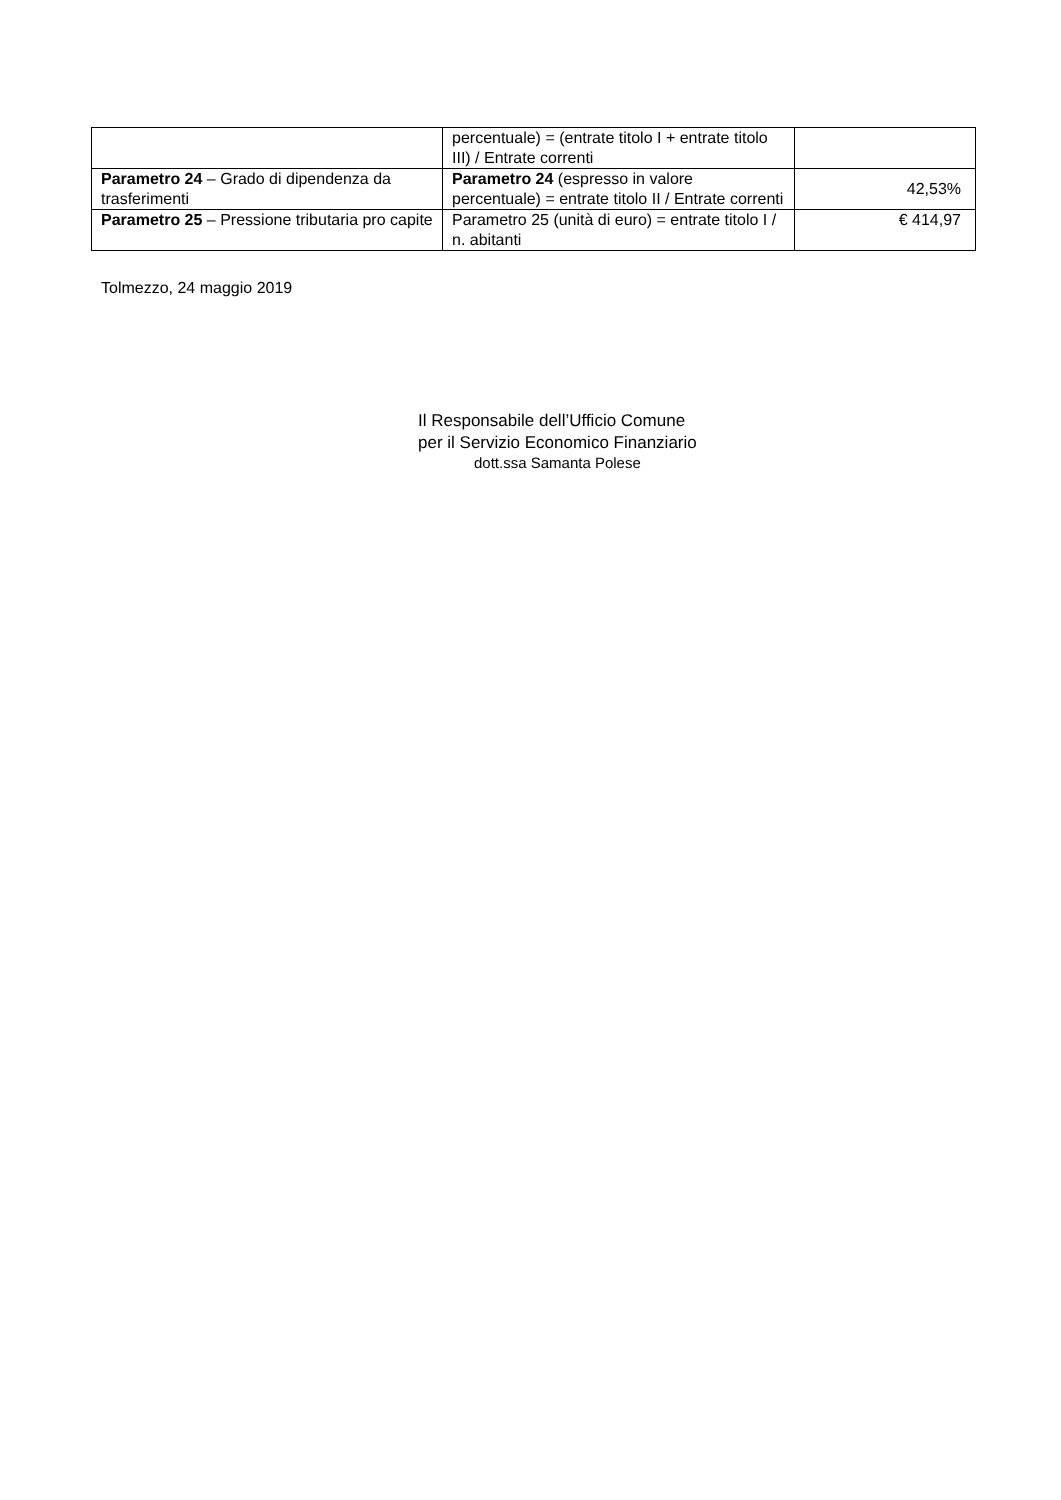| | percentuale) = (entrate titolo I + entrate titolo III) / Entrate correnti | |
| Parametro 24 – Grado di dipendenza da trasferimenti | Parametro 24 (espresso in valore percentuale) = entrate titolo II / Entrate correnti | 42,53% |
| Parametro 25 – Pressione tributaria pro capite | Parametro 25 (unità di euro) = entrate titolo I / n. abitanti | € 414,97 |
Tolmezzo, 24 maggio 2019
Il Responsabile dell’Ufficio Comune
per il Servizio Economico Finanziario
dott.ssa Samanta Polese